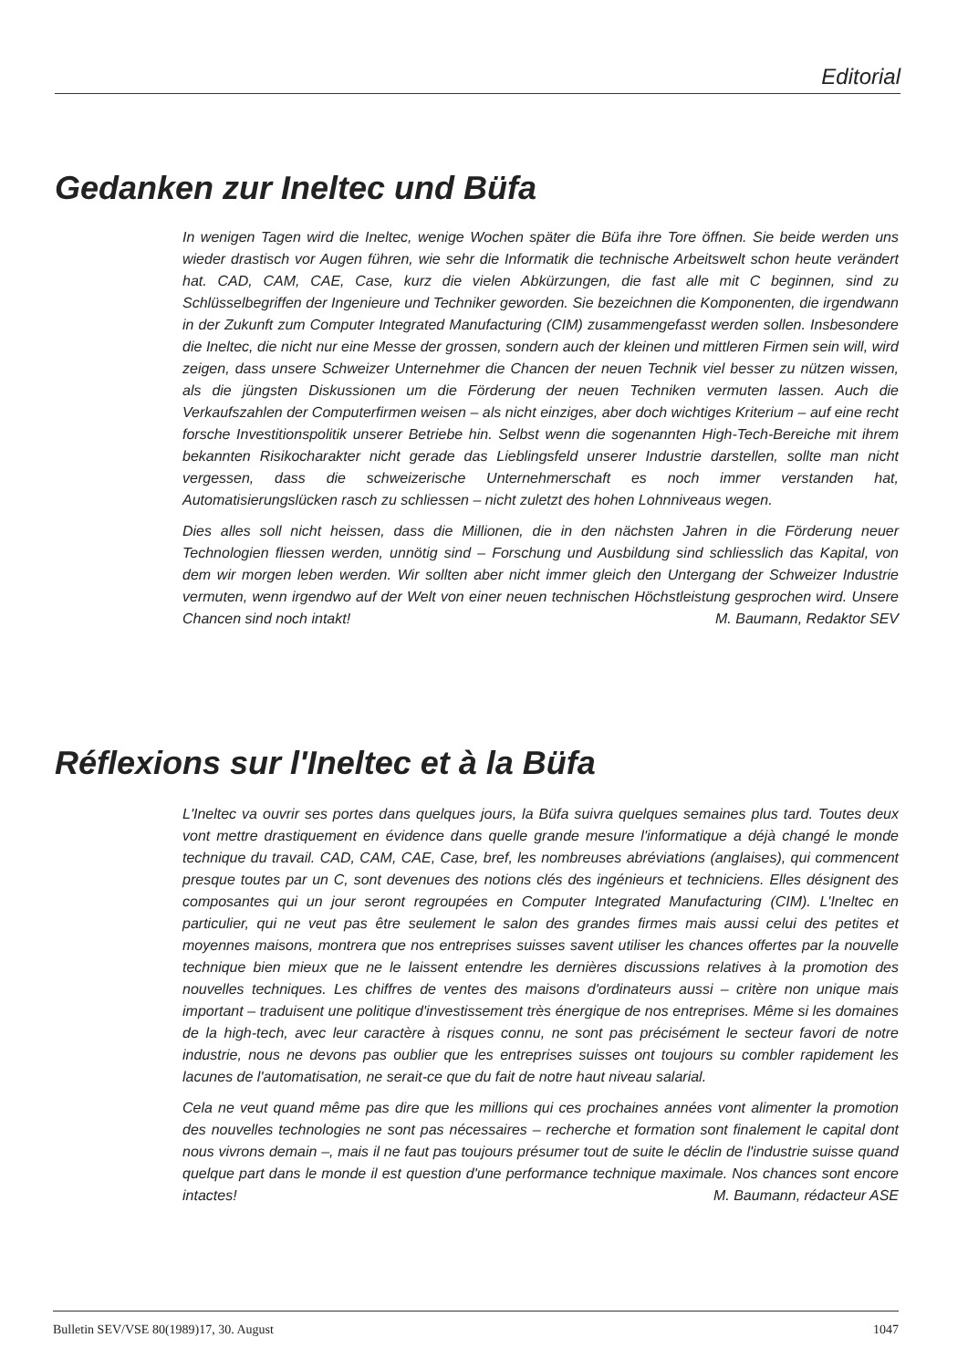Editorial
Gedanken zur Ineltec und Büfa
In wenigen Tagen wird die Ineltec, wenige Wochen später die Büfa ihre Tore öffnen. Sie beide werden uns wieder drastisch vor Augen führen, wie sehr die Informatik die technische Arbeitswelt schon heute verändert hat. CAD, CAM, CAE, Case, kurz die vielen Abkürzungen, die fast alle mit C beginnen, sind zu Schlüsselbegriffen der Ingenieure und Techniker geworden. Sie bezeichnen die Komponenten, die irgendwann in der Zukunft zum Computer Integrated Manufacturing (CIM) zusammengefasst werden sollen. Insbesondere die Ineltec, die nicht nur eine Messe der grossen, sondern auch der kleinen und mittleren Firmen sein will, wird zeigen, dass unsere Schweizer Unternehmer die Chancen der neuen Technik viel besser zu nützen wissen, als die jüngsten Diskussionen um die Förderung der neuen Techniken vermuten lassen. Auch die Verkaufszahlen der Computerfirmen weisen – als nicht einziges, aber doch wichtiges Kriterium – auf eine recht forsche Investitionspolitik unserer Betriebe hin. Selbst wenn die sogenannten High-Tech-Bereiche mit ihrem bekannten Risikocharakter nicht gerade das Lieblingsfeld unserer Industrie darstellen, sollte man nicht vergessen, dass die schweizerische Unternehmerschaft es noch immer verstanden hat, Automatisierungslücken rasch zu schliessen – nicht zuletzt des hohen Lohnniveaus wegen.
Dies alles soll nicht heissen, dass die Millionen, die in den nächsten Jahren in die Förderung neuer Technologien fliessen werden, unnötig sind – Forschung und Ausbildung sind schliesslich das Kapital, von dem wir morgen leben werden. Wir sollten aber nicht immer gleich den Untergang der Schweizer Industrie vermuten, wenn irgendwo auf der Welt von einer neuen technischen Höchstleistung gesprochen wird. Unsere Chancen sind noch intakt! M. Baumann, Redaktor SEV
Réflexions sur l'Ineltec et à la Büfa
L'Ineltec va ouvrir ses portes dans quelques jours, la Büfa suivra quelques semaines plus tard. Toutes deux vont mettre drastiquement en évidence dans quelle grande mesure l'informatique a déjà changé le monde technique du travail. CAD, CAM, CAE, Case, bref, les nombreuses abréviations (anglaises), qui commencent presque toutes par un C, sont devenues des notions clés des ingénieurs et techniciens. Elles désignent des composantes qui un jour seront regroupées en Computer Integrated Manufacturing (CIM). L'Ineltec en particulier, qui ne veut pas être seulement le salon des grandes firmes mais aussi celui des petites et moyennes maisons, montrera que nos entreprises suisses savent utiliser les chances offertes par la nouvelle technique bien mieux que ne le laissent entendre les dernières discussions relatives à la promotion des nouvelles techniques. Les chiffres de ventes des maisons d'ordinateurs aussi – critère non unique mais important – traduisent une politique d'investissement très énergique de nos entreprises. Même si les domaines de la high-tech, avec leur caractère à risques connu, ne sont pas précisément le secteur favori de notre industrie, nous ne devons pas oublier que les entreprises suisses ont toujours su combler rapidement les lacunes de l'automatisation, ne serait-ce que du fait de notre haut niveau salarial.
Cela ne veut quand même pas dire que les millions qui ces prochaines années vont alimenter la promotion des nouvelles technologies ne sont pas nécessaires – recherche et formation sont finalement le capital dont nous vivrons demain –, mais il ne faut pas toujours présumer tout de suite le déclin de l'industrie suisse quand quelque part dans le monde il est question d'une performance technique maximale. Nos chances sont encore intactes! M. Baumann, rédacteur ASE
Bulletin SEV/VSE 80(1989)17, 30. August 1047